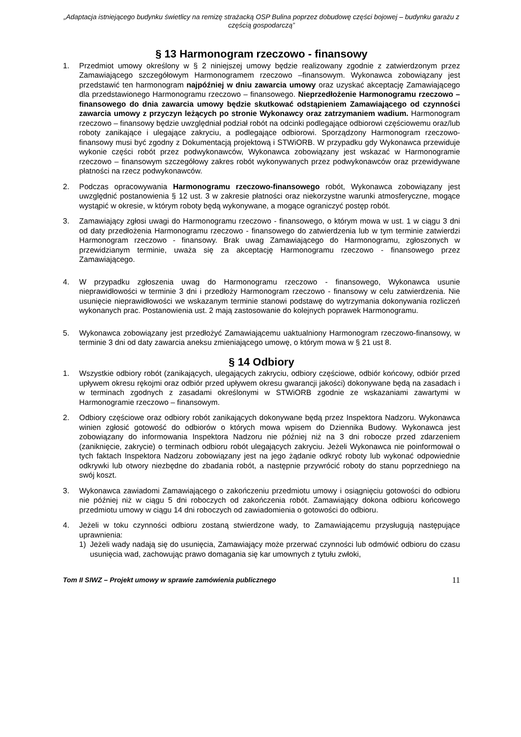„Adaptacja istniejącego budynku świetlicy na remizę strażacką OSP Bulina poprzez dobudowę części bojowej – budynku garażu z częścią gospodarczą”
§ 13 Harmonogram rzeczowo - finansowy
1. Przedmiot umowy określony w § 2 niniejszej umowy będzie realizowany zgodnie z zatwierdzonym przez Zamawiającego szczegółowym Harmonogramem rzeczowo –finansowym. Wykonawca zobowiązany jest przedstawić ten harmonogram najpóźniej w dniu zawarcia umowy oraz uzyskać akceptację Zamawiającego dla przedstawionego Harmonogramu rzeczowo – finansowego. Nieprzedłożenie Harmonogramu rzeczowo – finansowego do dnia zawarcia umowy będzie skutkować odstąpieniem Zamawiającego od czynności zawarcia umowy z przyczyn leżących po stronie Wykonawcy oraz zatrzymaniem wadium. Harmonogram rzeczowo – finansowy będzie uwzględniał podział robót na odcinki podlegające odbiorowi częściowemu oraz/lub roboty zanikające i ulegające zakryciu, a podlegające odbiorowi. Sporządzony Harmonogram rzeczowo- finansowy musi być zgodny z Dokumentacją projektową i STWiORB. W przypadku gdy Wykonawca przewiduje wykonie części robót przez podwykonawców, Wykonawca zobowiązany jest wskazać w Harmonogramie rzeczowo – finansowym szczegółowy zakres robót wykonywanych przez podwykonawców oraz przewidywane płatności na rzecz podwykonawców.
2. Podczas opracowywania Harmonogramu rzeczowo-finansowego robót, Wykonawca zobowiązany jest uwzględnić postanowienia § 12 ust. 3 w zakresie płatności oraz niekorzystne warunki atmosferyczne, mogące wystąpić w okresie, w którym roboty będą wykonywane, a mogące ograniczyć postęp robót.
3. Zamawiający zgłosi uwagi do Harmonogramu rzeczowo - finansowego, o którym mowa w ust. 1 w ciągu 3 dni od daty przedłożenia Harmonogramu rzeczowo - finansowego do zatwierdzenia lub w tym terminie zatwierdzi Harmonogram rzeczowo - finansowy. Brak uwag Zamawiającego do Harmonogramu, zgłoszonych w przewidzianym terminie, uważa się za akceptację Harmonogramu rzeczowo - finansowego przez Zamawiającego.
4. W przypadku zgłoszenia uwag do Harmonogramu rzeczowo - finansowego, Wykonawca usunie nieprawidłowości w terminie 3 dni i przedłoży Harmonogram rzeczowo - finansowy w celu zatwierdzenia. Nie usunięcie nieprawidłowości we wskazanym terminie stanowi podstawę do wytrzymania dokonywania rozliczeń wykonanych prac. Postanowienia ust. 2 mają zastosowanie do kolejnych poprawek Harmonogramu.
5. Wykonawca zobowiązany jest przedłożyć Zamawiającemu uaktualniony Harmonogram rzeczowo-finansowy, w terminie 3 dni od daty zawarcia aneksu zmieniającego umowę, o którym mowa w § 21 ust 8.
§ 14 Odbiory
1. Wszystkie odbiory robót (zanikających, ulegających zakryciu, odbiory częściowe, odbiór końcowy, odbiór przed upływem okresu rękojmi oraz odbiór przed upływem okresu gwarancji jakości) dokonywane będą na zasadach i w terminach zgodnych z zasadami określonymi w STWiORB zgodnie ze wskazaniami zawartymi w Harmonogramie rzeczowo – finansowym.
2. Odbiory częściowe oraz odbiory robót zanikających dokonywane będą przez Inspektora Nadzoru. Wykonawca winien zgłosić gotowość do odbiorów o których mowa wpisem do Dziennika Budowy. Wykonawca jest zobowiązany do informowania Inspektora Nadzoru nie później niż na 3 dni robocze przed zdarzeniem (zaniknięcie, zakrycie) o terminach odbioru robót ulegających zakryciu. Jeżeli Wykonawca nie poinformował o tych faktach Inspektora Nadzoru zobowiązany jest na jego żądanie odkryć roboty lub wykonać odpowiednie odkrywki lub otwory niezbędne do zbadania robót, a następnie przywrócić roboty do stanu poprzedniego na swój koszt.
3. Wykonawca zawiadomi Zamawiającego o zakończeniu przedmiotu umowy i osiągnięciu gotowości do odbioru nie później niż w ciągu 5 dni roboczych od zakończenia robót. Zamawiający dokona odbioru końcowego przedmiotu umowy w ciągu 14 dni roboczych od zawiadomienia o gotowości do odbioru.
4. Jeżeli w toku czynności odbioru zostaną stwierdzone wady, to Zamawiającemu przysługują następujące uprawnienia:
1) Jeżeli wady nadają się do usunięcia, Zamawiający może przerwać czynności lub odmówić odbioru do czasu usunięcia wad, zachowując prawo domagania się kar umownych z tytułu zwłoki,
Tom II SIWZ – Projekt umowy w sprawie zamówienia publicznego 11